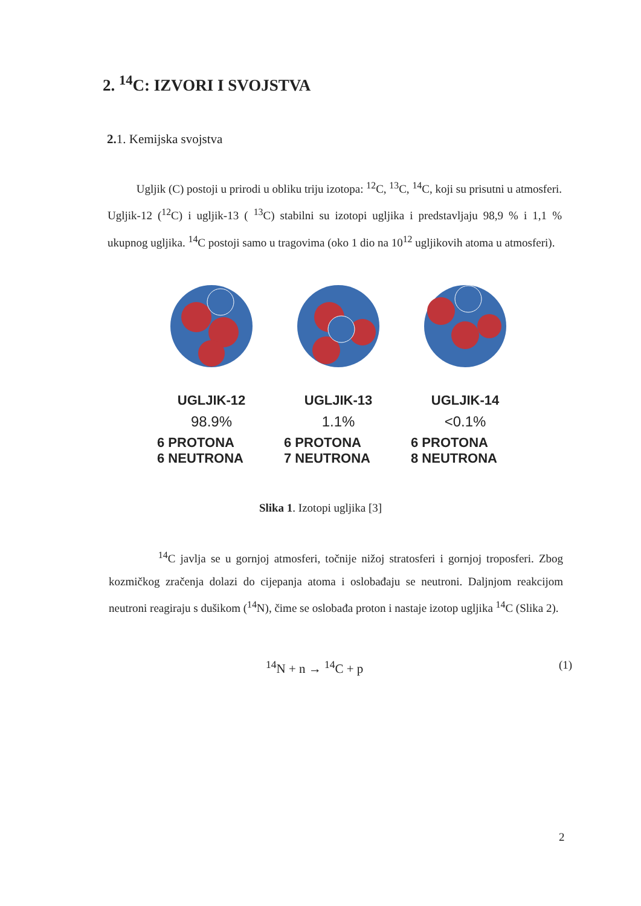2. <sup>14</sup>C: IZVORI I SVOJSTVA
2. 1. Kemijska svojstva
Ugljik (C) postoji u prirodi u obliku triju izotopa: <sup>12</sup>C, <sup>13</sup>C, <sup>14</sup>C, koji su prisutni u atmosferi. Ugljik-12 (<sup>12</sup>C) i ugljik-13 ( <sup>13</sup>C) stabilni su izotopi ugljika i predstavljaju 98,9 % i 1,1 % ukupnog ugljika. <sup>14</sup>C postoji samo u tragovima (oko 1 dio na 10<sup>12</sup> ugljikovih atoma u atmosferi).
UGLJIK-12
98.9%
6 PROTONA
6 NEUTRONA
UGLJIK-13
1.1%
6 PROTONA
7 NEUTRONA
UGLJIK-14
<0.1%
6 PROTONA
8 NEUTRONA
Slika 1. Izotopi ugljika [3]
<sup>14</sup>C javlja se u gornjoj atmosferi, točnije nižoj stratosferi i gornjoj troposferi. Zbog kozmičkog zračenja dolazi do cijepanja atoma i oslobađaju se neutroni. Daljnjom reakcijom neutroni reagiraju s dušikom (<sup>14</sup>N), čime se oslobađa proton i nastaje izotop ugljika <sup>14</sup>C (Slika 2).
<sup>14</sup>N + n → <sup>14</sup>C + p (1)
2